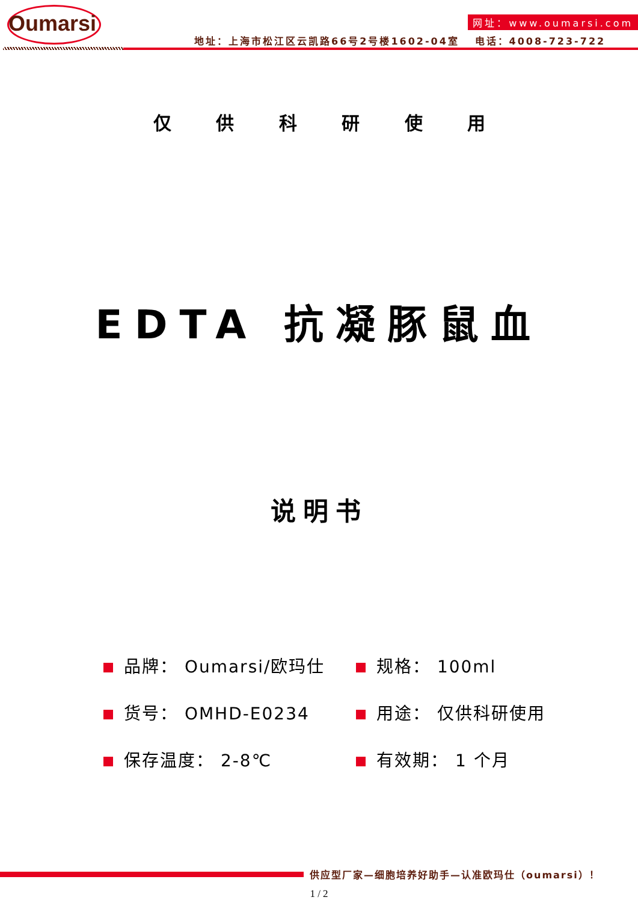Oumarsi 网址：www.oumarsi.com
地址：上海市松江区云凯路66号2号楼1602-04室 电话：4008-723-722
仅 供 科 研 使 用
EDTA 抗凝豚鼠血
说明书
品牌： Oumarsi/欧玛仕
规格： 100ml
货号： OMHD-E0234
用途： 仅供科研使用
保存温度： 2-8℃
有效期： 1 个月
供应型厂家—细胞培养好助手—认准欧玛仕（oumarsi）！
1 / 2